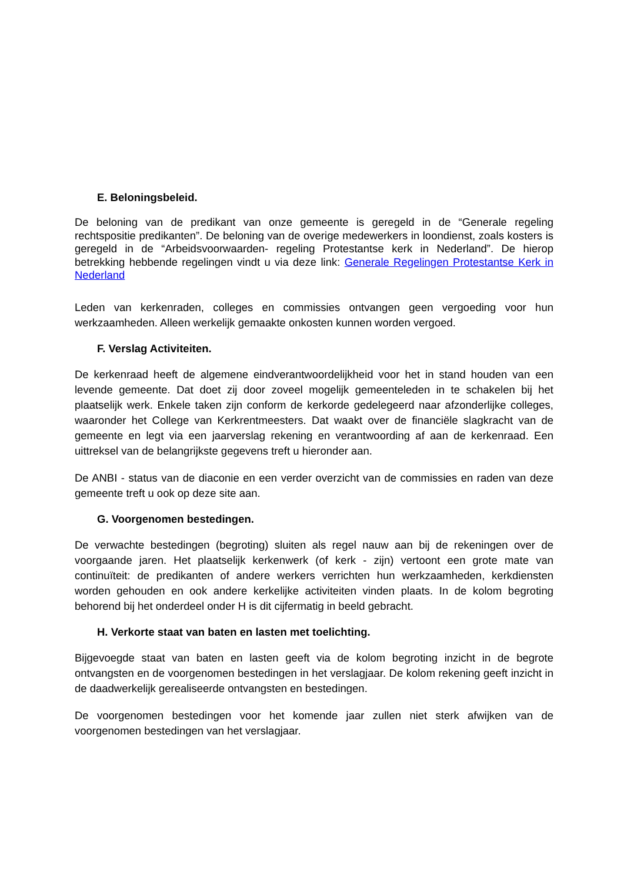E. Beloningsbeleid.
De beloning van de predikant van onze gemeente is geregeld in de “Generale regeling rechtspositie predikanten”. De beloning van de overige medewerkers in loondienst, zoals kosters is geregeld in de “Arbeidsvoorwaarden- regeling Protestantse kerk in Nederland”. De hierop betrekking hebbende regelingen vindt u via deze link: Generale Regelingen Protestantse Kerk in Nederland
Leden van kerkenraden, colleges en commissies ontvangen geen vergoeding voor hun werkzaamheden. Alleen werkelijk gemaakte onkosten kunnen worden vergoed.
F. Verslag Activiteiten.
De kerkenraad heeft de algemene eindverantwoordelijkheid voor het in stand houden van een levende gemeente. Dat doet zij door zoveel mogelijk gemeenteleden in te schakelen bij het plaatselijk werk. Enkele taken zijn conform de kerkorde gedelegeerd naar afzonderlijke colleges, waaronder het College van Kerkrentmeesters. Dat waakt over de financiële slagkracht van de gemeente en legt via een jaarverslag rekening en verantwoording af aan de kerkenraad. Een uittreksel van de belangrijkste gegevens treft u hieronder aan.
De ANBI - status van de diaconie en een verder overzicht van de commissies en raden van deze gemeente treft u ook op deze site aan.
G. Voorgenomen bestedingen.
De verwachte bestedingen (begroting) sluiten als regel nauw aan bij de rekeningen over de voorgaande jaren. Het plaatselijk kerkenwerk (of kerk - zijn) vertoont een grote mate van continuïteit: de predikanten of andere werkers verrichten hun werkzaamheden, kerkdiensten worden gehouden en ook andere kerkelijke activiteiten vinden plaats. In de kolom begroting behorend bij het onderdeel onder H is dit cijfermatig in beeld gebracht.
H. Verkorte staat van baten en lasten met toelichting.
Bijgevoegde staat van baten en lasten geeft via de kolom begroting inzicht in de begrote ontvangsten en de voorgenomen bestedingen in het verslagjaar. De kolom rekening geeft inzicht in de daadwerkelijk gerealiseerde ontvangsten en bestedingen.
De voorgenomen bestedingen voor het komende jaar zullen niet sterk afwijken van de voorgenomen bestedingen van het verslagjaar.